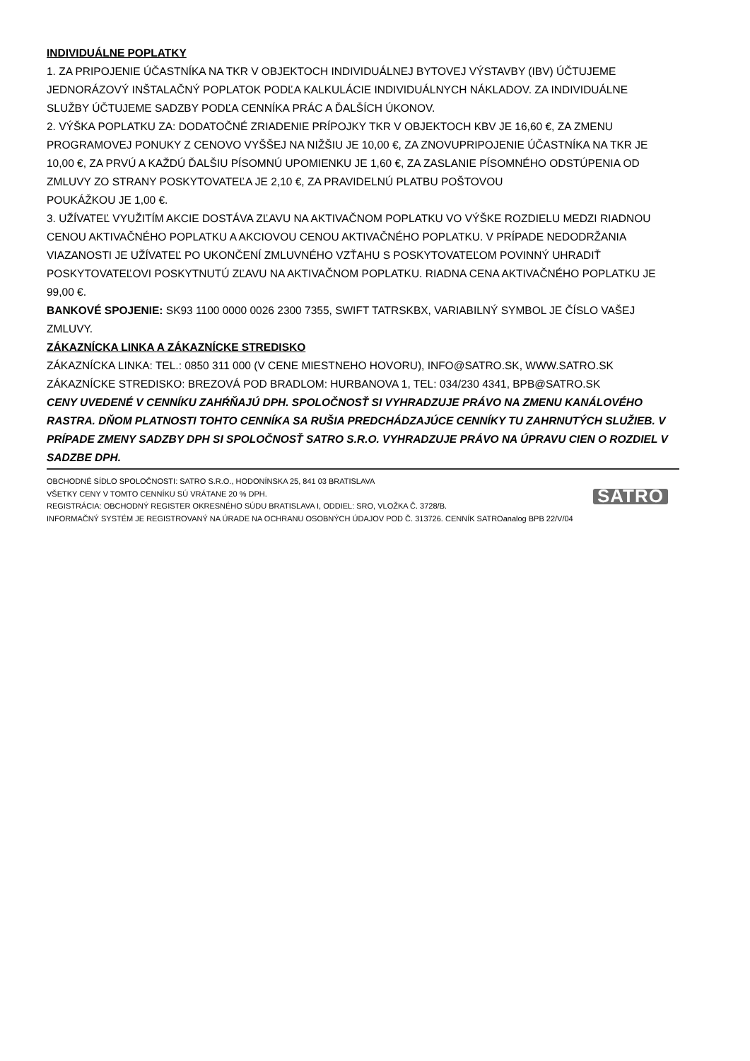INDIVIDUÁLNE POPLATKY
1. ZA PRIPOJENIE ÚČASTNÍKA NA TKR V OBJEKTOCH INDIVIDUÁLNEJ BYTOVEJ VÝSTAVBY (IBV) ÚČTUJEME JEDNORÁZOVÝ INŠTALAČNÝ POPLATOK PODĽA KALKULÁCIE INDIVIDUÁLNYCH NÁKLADOV. ZA INDIVIDUÁLNE SLUŽBY ÚČTUJEME SADZBY PODĽA CENNÍKA PRÁC A ĎALŠÍCH ÚKONOV.
2. VÝŠKA POPLATKU ZA: DODATOČNÉ ZRIADENIE PRÍPOJKY TKR V OBJEKTOCH KBV JE 16,60 €, ZA ZMENU PROGRAMOVEJ PONUKY Z CENOVO VYŠŠEJ NA NIŽŠIU JE 10,00 €, ZA ZNOVUPRIPOJENIE ÚČASTNÍKA NA TKR JE 10,00 €, ZA PRVÚ A KAŽDÚ ĎALŠIU PÍSOMNÚ UPOMIENKU JE 1,60 €, ZA ZASLANIE PÍSOMNÉHO ODSTÚPENIA OD ZMLUVY ZO STRANY POSKYTOVATEĽA JE 2,10 €, ZA PRAVIDELNÚ PLATBU POŠTOVOU
POUKÁŽKOU JE 1,00 €.
3. UŽÍVATEĽ VYUŽITÍM AKCIE DOSTÁVA ZĽAVU NA AKTIVAČNOM POPLATKU VO VÝŠKE ROZDIELU MEDZI RIADNOU CENOU AKTIVAČNÉHO POPLATKU A AKCIOVOU CENOU AKTIVAČNÉHO POPLATKU. V PRÍPADE NEDODRŽANIA VIAZANOSTI JE UŽÍVATEĽ PO UKONČENÍ ZMLUVNÉHO VZŤAHU S POSKYTOVATEĽOM POVINNÝ UHRADIŤ POSKYTOVATEĽOVI POSKYTNUTÚ ZĽAVU NA AKTIVAČNOM POPLATKU. RIADNA CENA AKTIVAČNÉHO POPLATKU JE 99,00 €.
BANKOVÉ SPOJENIE: SK93 1100 0000 0026 2300 7355, SWIFT TATRSKBX, VARIABILNÝ SYMBOL JE ČÍSLO VAŠEJ ZMLUVY.
ZÁKAZNÍCKA LINKA A ZÁKAZNÍCKE STREDISKO
ZÁKAZNÍCKA LINKA: TEL.: 0850 311 000 (V CENE MIESTNEHO HOVORU), INFO@SATRO.SK, WWW.SATRO.SK
ZÁKAZNÍCKE STREDISKO: BREZOVÁ POD BRADLOM: HURBANOVA 1, TEL: 034/230 4341, BPB@SATRO.SK
CENY UVEDENÉ V CENNÍKU ZAHŔŇAJÚ DPH. SPOLOČNOSŤ SI VYHRADZUJE PRÁVO NA ZMENU KANÁLOVÉHO RASTRA. DŇOM PLATNOSTI TOHTO CENNÍKA SA RUŠIA PREDCHÁDZAJÚCE CENNÍKY TU ZAHRNUTÝCH SLUŽIEB. V PRÍPADE ZMENY SADZBY DPH SI SPOLOČNOSŤ SATRO S.R.O. VYHRADZUJE PRÁVO NA ÚPRAVU CIEN O ROZDIEL V SADZBE DPH.
OBCHODNÉ SÍDLO SPOLOČNOSTI: SATRO S.R.O., HODONÍNSKA 25, 841 03 BRATISLAVA
VŠETKY CENY V TOMTO CENNÍKU SÚ VRÁTANE 20 % DPH.
REGISTRÁCIA: OBCHODNÝ REGISTER OKRESNÉHO SÚDU BRATISLAVA I, ODDIEL: SRO, VLOŽKA Č. 3728/B.
INFORMAČNÝ SYSTÉM JE REGISTROVANÝ NA ÚRADE NA OCHRANU OSOBNÝCH ÚDAJOV POD Č. 313726. CENNÍK SATROanalog BPB 22/V/04
SATRO